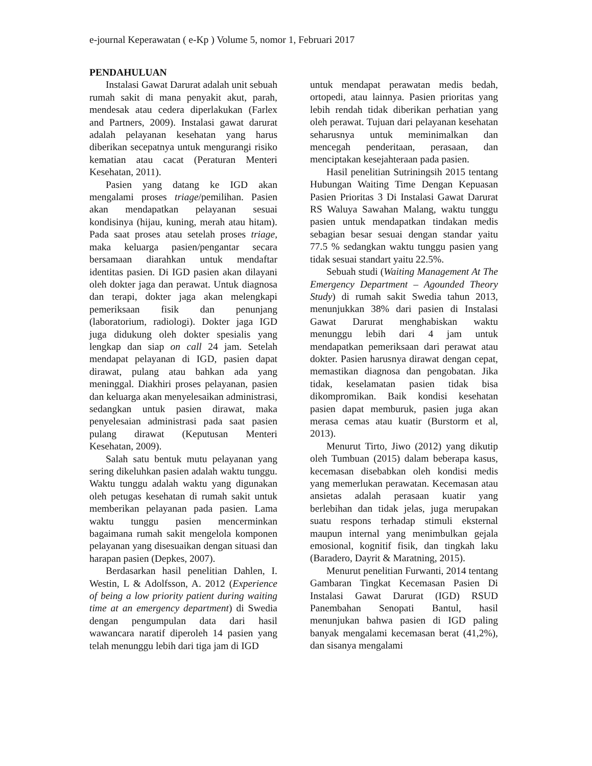e-journal Keperawatan ( e-Kp ) Volume 5, nomor 1, Februari 2017
PENDAHULUAN
Instalasi Gawat Darurat adalah unit sebuah rumah sakit di mana penyakit akut, parah, mendesak atau cedera diperlakukan (Farlex and Partners, 2009). Instalasi gawat darurat adalah pelayanan kesehatan yang harus diberikan secepatnya untuk mengurangi risiko kematian atau cacat (Peraturan Menteri Kesehatan, 2011).
Pasien yang datang ke IGD akan mengalami proses triage/pemilihan. Pasien akan mendapatkan pelayanan sesuai kondisinya (hijau, kuning, merah atau hitam). Pada saat proses atau setelah proses triage, maka keluarga pasien/pengantar secara bersamaan diarahkan untuk mendaftar identitas pasien. Di IGD pasien akan dilayani oleh dokter jaga dan perawat. Untuk diagnosa dan terapi, dokter jaga akan melengkapi pemeriksaan fisik dan penunjang (laboratorium, radiologi). Dokter jaga IGD juga didukung oleh dokter spesialis yang lengkap dan siap on call 24 jam. Setelah mendapat pelayanan di IGD, pasien dapat dirawat, pulang atau bahkan ada yang meninggal. Diakhiri proses pelayanan, pasien dan keluarga akan menyelesaikan administrasi, sedangkan untuk pasien dirawat, maka penyelesaian administrasi pada saat pasien pulang dirawat (Keputusan Menteri Kesehatan, 2009).
Salah satu bentuk mutu pelayanan yang sering dikeluhkan pasien adalah waktu tunggu. Waktu tunggu adalah waktu yang digunakan oleh petugas kesehatan di rumah sakit untuk memberikan pelayanan pada pasien. Lama waktu tunggu pasien mencerminkan bagaimana rumah sakit mengelola komponen pelayanan yang disesuaikan dengan situasi dan harapan pasien (Depkes, 2007).
Berdasarkan hasil penelitian Dahlen, I. Westin, L & Adolfsson, A. 2012 (Experience of being a low priority patient during waiting time at an emergency department) di Swedia dengan pengumpulan data dari hasil wawancara naratif diperoleh 14 pasien yang telah menunggu lebih dari tiga jam di IGD
untuk mendapat perawatan medis bedah, ortopedi, atau lainnya. Pasien prioritas yang lebih rendah tidak diberikan perhatian yang oleh perawat. Tujuan dari pelayanan kesehatan seharusnya untuk meminimalkan dan mencegah penderitaan, perasaan, dan menciptakan kesejahteraan pada pasien.
Hasil penelitian Sutriningsih 2015 tentang Hubungan Waiting Time Dengan Kepuasan Pasien Prioritas 3 Di Instalasi Gawat Darurat RS Waluya Sawahan Malang, waktu tunggu pasien untuk mendapatkan tindakan medis sebagian besar sesuai dengan standar yaitu 77.5 % sedangkan waktu tunggu pasien yang tidak sesuai standart yaitu 22.5%.
Sebuah studi (Waiting Management At The Emergency Department – Agounded Theory Study) di rumah sakit Swedia tahun 2013, menunjukkan 38% dari pasien di Instalasi Gawat Darurat menghabiskan waktu menunggu lebih dari 4 jam untuk mendapatkan pemeriksaan dari perawat atau dokter. Pasien harusnya dirawat dengan cepat, memastikan diagnosa dan pengobatan. Jika tidak, keselamatan pasien tidak bisa dikompromikan. Baik kondisi kesehatan pasien dapat memburuk, pasien juga akan merasa cemas atau kuatir (Burstorm et al, 2013).
Menurut Tirto, Jiwo (2012) yang dikutip oleh Tumbuan (2015) dalam beberapa kasus, kecemasan disebabkan oleh kondisi medis yang memerlukan perawatan. Kecemasan atau ansietas adalah perasaan kuatir yang berlebihan dan tidak jelas, juga merupakan suatu respons terhadap stimuli eksternal maupun internal yang menimbulkan gejala emosional, kognitif fisik, dan tingkah laku (Baradero, Dayrit & Maratning, 2015).
Menurut penelitian Furwanti, 2014 tentang Gambaran Tingkat Kecemasan Pasien Di Instalasi Gawat Darurat (IGD) RSUD Panembahan Senopati Bantul, hasil menunjukan bahwa pasien di IGD paling banyak mengalami kecemasan berat (41,2%), dan sisanya mengalami